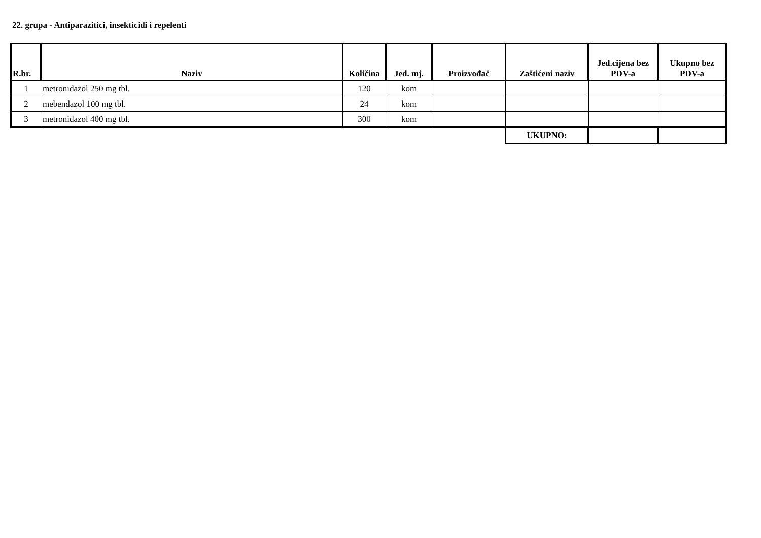22. grupa - Antiparazitici, insekticidi i repelenti
| R.br. | Naziv | Količina | Jed. mj. | Proizvođač | Zaštićeni naziv | Jed.cijena bez PDV-a | Ukupno bez PDV-a |
| --- | --- | --- | --- | --- | --- | --- | --- |
| 1 | metronidazol 250 mg tbl. | 120 | kom | | | | |
| 2 | mebendazol 100 mg tbl. | 24 | kom | | | | |
| 3 | metronidazol 400 mg tbl. | 300 | kom | | | | |
| | | | | | UKUPNO: | | |